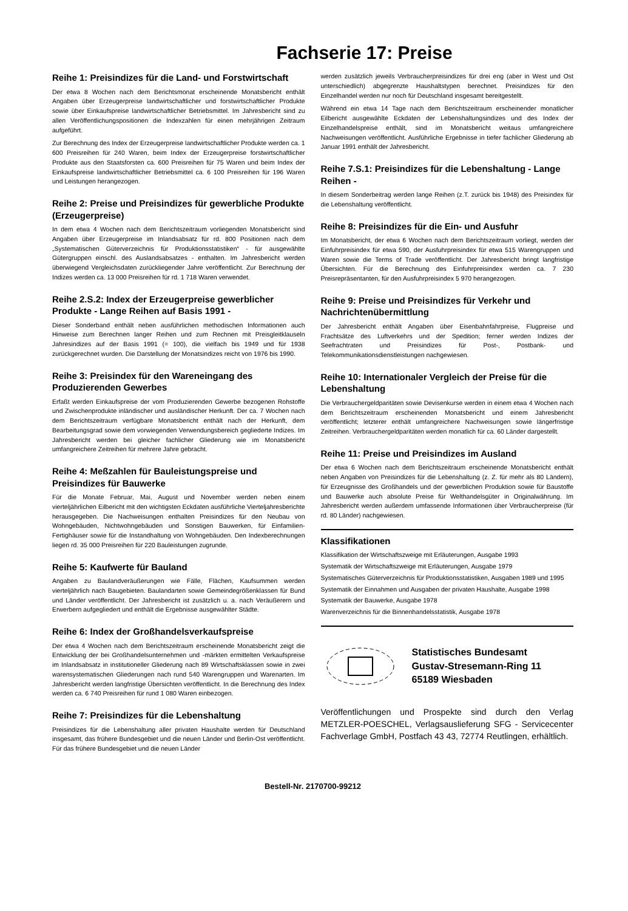Fachserie 17: Preise
Reihe 1: Preisindizes für die Land- und Forstwirtschaft
Der etwa 8 Wochen nach dem Berichtsmonat erscheinende Monatsbericht enthält Angaben über Erzeugerpreise landwirtschaftlicher und forstwirtschaftlicher Produkte sowie über Einkaufspreise landwirtschaftlicher Betriebsmittel. Im Jahresbericht sind zu allen Veröffentlichungspositionen die Indexzahlen für einen mehrjährigen Zeitraum aufgeführt.
Zur Berechnung des Index der Erzeugerpreise landwirtschaftlicher Produkte werden ca. 1 600 Preisreihen für 240 Waren, beim Index der Erzeugerpreise forstwirtschaftlicher Produkte aus den Staatsforsten ca. 600 Preisreihen für 75 Waren und beim Index der Einkaufspreise landwirtschaftlicher Betriebsmittel ca. 6 100 Preisreihen für 196 Waren und Leistungen herangezogen.
Reihe 2: Preise und Preisindizes für gewerbliche Produkte (Erzeugerpreise)
In dem etwa 4 Wochen nach dem Berichtszeitraum vorliegenden Monatsbericht sind Angaben über Erzeugerpreise im Inlandsabsatz für rd. 800 Positionen nach dem „Systematischen Güterverzeichnis für Produktionsstatistiken“ - für ausgewählte Gütergruppen einschl. des Auslandsabsatzes - enthalten. Im Jahresbericht werden überwiegend Vergleichsdaten zurückliegender Jahre veröffentlicht. Zur Berechnung der Indizes werden ca. 13 000 Preisreihen für rd. 1 718 Waren verwendet.
Reihe 2.S.2: Index der Erzeugerpreise gewerblicher Produkte - Lange Reihen auf Basis 1991 -
Dieser Sonderband enthält neben ausführlichen methodischen Informationen auch Hinweise zum Berechnen langer Reihen und zum Rechnen mit Preisgleitklauseln Jahresindizes auf der Basis 1991 (= 100), die vielfach bis 1949 und für 1938 zurückgerechnet wurden. Die Darstellung der Monatsindizes reicht von 1976 bis 1990.
Reihe 3: Preisindex für den Wareneingang des Produzierenden Gewerbes
Erfaßt werden Einkaufspreise der vom Produzierenden Gewerbe bezogenen Rohstoffe und Zwischenprodukte inländischer und ausländischer Herkunft. Der ca. 7 Wochen nach dem Berichtszeitraum verfügbare Monatsbericht enthält nach der Herkunft, dem Bearbeitungsgrad sowie dem vorwiegenden Verwendungsbereich gegliederte Indizes. Im Jahresbericht werden bei gleicher fachlicher Gliederung wie im Monatsbericht umfangreichere Zeitreihen für mehrere Jahre gebracht.
Reihe 4: Meßzahlen für Bauleistungspreise und Preisindizes für Bauwerke
Für die Monate Februar, Mai, August und November werden neben einem vierteljährlichen Eilbericht mit den wichtigsten Eckdaten ausführliche Vierteljahresberichte herausgegeben. Die Nachweisungen enthalten Preisindizes für den Neubau von Wohngebäuden, Nichtwohngebäuden und Sonstigen Bauwerken, für Einfamilien-Fertighäuser sowie für die Instandhaltung von Wohngebäuden. Den Indexberechnungen liegen rd. 35 000 Preisreihen für 220 Bauleistungen zugrunde.
Reihe 5: Kaufwerte für Bauland
Angaben zu Baulandveräußerungen wie Fälle, Flächen, Kaufsummen werden vierteljährlich nach Baugebieten. Baulandarten sowie Gemeindegrößenklassen für Bund und Länder veröffentlicht. Der Jahresbericht ist zusätzlich u. a. nach Veräußerern und Erwerbern aufgegliedert und enthält die Ergebnisse ausgewählter Städte.
Reihe 6: Index der Großhandelsverkaufspreise
Der etwa 4 Wochen nach dem Berichtszeitraum erscheinende Monatsbericht zeigt die Entwicklung der bei Großhandelsunternehmen und -märkten ermittelten Verkaufspreise im Inlandsabsatz in institutioneller Gliederung nach 89 Wirtschaftsklassen sowie in zwei warensystematischen Gliederungen nach rund 540 Warengruppen und Warenarten. Im Jahresbericht werden langfristige Übersichten veröffentlicht. In die Berechnung des Index werden ca. 6 740 Preisreihen für rund 1 080 Waren einbezogen.
Reihe 7: Preisindizes für die Lebenshaltung
Preisindizes für die Lebenshaltung aller privaten Haushalte werden für Deutschland insgesamt, das frühere Bundesgebiet und die neuen Länder und Berlin-Ost veröffentlicht. Für das frühere Bundesgebiet und die neuen Länder
werden zusätzlich jeweils Verbraucherpreisindizes für drei eng (aber in West und Ost unterschiedlich) abgegrenzte Haushaltstypen berechnet. Preisindizes für den Einzelhandel werden nur noch für Deutschland insgesamt bereitgestellt.
Während ein etwa 14 Tage nach dem Berichtszeitraum erscheinender monatlicher Eilbericht ausgewählte Eckdaten der Lebenshaltungsindizes und des Index der Einzelhandelspreise enthält, sind im Monatsbericht weitaus umfangreichere Nachweisungen veröffentlicht. Ausführliche Ergebnisse in tiefer fachlicher Gliederung ab Januar 1991 enthält der Jahresbericht.
Reihe 7.S.1: Preisindizes für die Lebenshaltung - Lange Reihen -
In diesem Sonderbeitrag werden lange Reihen (z.T. zurück bis 1948) des Preisindex für die Lebenshaltung veröffentlicht.
Reihe 8: Preisindizes für die Ein- und Ausfuhr
Im Monatsbericht, der etwa 6 Wochen nach dem Berichtszeitraum vorliegt, werden der Einfuhrpreisindex für etwa 590, der Ausfuhrpreisindex für etwa 515 Warengruppen und Waren sowie die Terms of Trade veröffentlicht. Der Jahresbericht bringt langfristige Übersichten. Für die Berechnung des Einfuhrpreisindex werden ca. 7 230 Preisrepräsentanten, für den Ausfuhrpreisindex 5 970 herangezogen.
Reihe 9: Preise und Preisindizes für Verkehr und Nachrichtenübermittlung
Der Jahresbericht enthält Angaben über Eisenbahnfahrpreise, Flugpreise und Frachtsätze des Luftverkehrs und der Spedition; ferner werden Indizes der Seefrachtraten und Preisindizes für Post-, Postbank- und Telekommunikationsdienstleistungen nachgewiesen.
Reihe 10: Internationaler Vergleich der Preise für die Lebenshaltung
Die Verbrauchergeldparitäten sowie Devisenkurse werden in einem etwa 4 Wochen nach dem Berichtszeitraum erscheinenden Monatsbericht und einem Jahresbericht veröffentlicht; letzterer enthält umfangreichere Nachweisungen sowie längerfristige Zeitreihen. Verbrauchergeldparitäten werden monatlich für ca. 60 Länder dargestellt.
Reihe 11: Preise und Preisindizes im Ausland
Der etwa 6 Wochen nach dem Berichtszeitraum erscheinende Monatsbericht enthält neben Angaben von Preisindizes für die Lebenshaltung (z. Z. für mehr als 80 Ländern), für Erzeugnisse des Großhandels und der gewerblichen Produktion sowie für Baustoffe und Bauwerke auch absolute Preise für Welthandelsgüter in Originalwährung. Im Jahresbericht werden außerdem umfassende Informationen über Verbraucherpreise (für rd. 80 Länder) nachgewiesen.
Klassifikationen
Klassifikation der Wirtschaftszweige mit Erläuterungen, Ausgabe 1993
Systematik der Wirtschaftszweige mit Erläuterungen, Ausgabe 1979
Systematisches Güterverzeichnis für Produktionsstatistiken, Ausgaben 1989 und 1995
Systematik der Einnahmen und Ausgaben der privaten Haushalte, Ausgabe 1998
Systematik der Bauwerke, Ausgabe 1978
Warenverzeichnis für die Binnenhandelsstatistik, Ausgabe 1978
Statistisches Bundesamt
Gustav-Stresemann-Ring 11
65189 Wiesbaden
Veröffentlichungen und Prospekte sind durch den Verlag METZLER-POESCHEL, Verlagsauslieferung SFG - Servicecenter Fachverlage GmbH, Postfach 43 43, 72774 Reutlingen, erhältlich.
Bestell-Nr. 2170700-99212